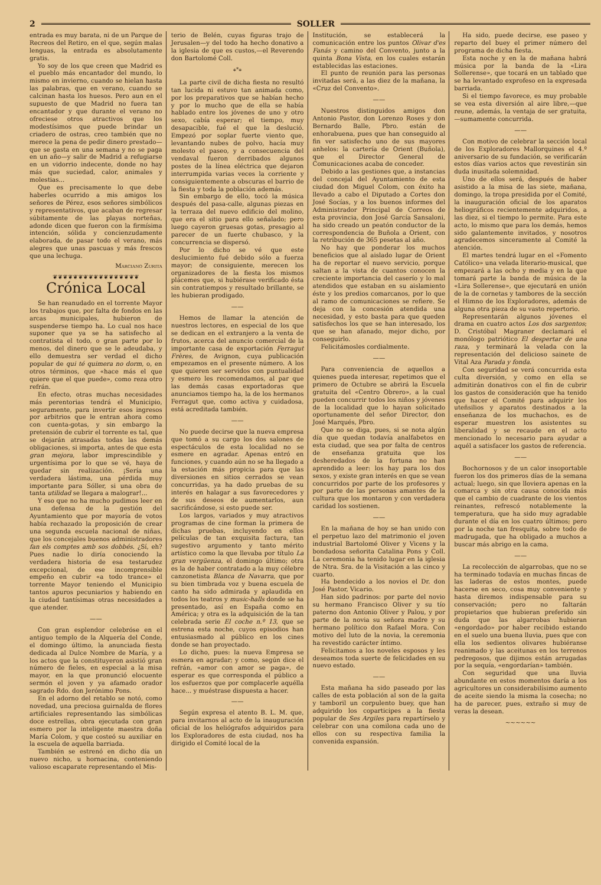2 SOLLER
entrada es muy barata, ni de un Parque de Recreos del Retiro, en el que, según malas lenguas, la entrada es absolutamente gratis.
Yo soy de los que creen que Madrid es el pueblo más encantador del mundo, lo mismo en invierno, cuando se hielan hasta las palabras, que en verano, cuando se calcinan hasta los huesos. Pero aun en el supuesto de que Madrid no fuera tan encantador y que durante el verano no ofreciese otros atractivos que los modestísimos que puede brindar un criadero de ostras, creo también que no merece la pena de pedir dinero prestado—que se gasta en una semana y no se paga en un año—y salir de Madrid a refugiarse en un vidorrio indecente, donde no hay más que suciedad, calor, animales y molestias...
Que es precisamente lo que debe haberles ocurrido a mis amigos los señores de Pérez, esos señores simbólicos y representativos, que acaban de regresar súbitamente de las playas norteñas, adonde dicen que fueron con la firmísima intención, sólida y concienzudamente elaborada, de pasar todo el verano, más alegres que unas pascuas y más frescos que una lechuga.
Marciano Zurita
❦❦❦❦❦❦❦❦❦❦❦❦❦❦❦❦❦
Crónica Local
Se han reanudado en el torrente Mayor los trabajos que, por falta de fondos en las arcas municipales, hubieron de suspenderse tiempo ha. Lo cual nos hace suponer que ya se ha satisfecho al contratista el todo, o gran parte por lo menos, del dinero que se le adeudaba, y ello demuestra ser verdad el dicho popular de qui té quimera no dorm, o, en otros términos, que «hace más el que quiere que el que puede», como reza otro refrán.
En efecto, otras muchas necesidades más perentorias tendrá el Municipio, seguramente, para invertir esos ingresos por arbitrios que le entran ahora como con cuenta-gotas, y sin embargo la pretensión de cubrir el torrente es tal, que se dejarán atrasadas todas las demás obligaciones, si importa, antes de que esta gran mejora, labor imprescindible y urgentísima por lo que se vé, haya de quedar sin realización. ¡Sería una verdadera lástima, una pérdida muy importante para Sóller, si una obra de tanta utilidad se llegara a malograr!...
Y eso que no ha mucho pudimos leer en una defensa de la gestión del Ayuntamiento que por mayoría de votos había rechazado la proposición de crear una segunda escuela nacional de niñas, que los concejales buenos administradores fan els comptes amb sos dobbés. ¿Sí, eh? Pues nadie lo diría conociendo la verdadera historia de esa testarudez excepcional, de ese incomprensible empeño en cubrir «a todo trance» el torrente Mayor teniendo el Municipio tantos apuros pecuniarios y habiendo en la ciudad tantísimas otras necesidades a que atender.
——
Con gran esplendor celebróse en el antiguo templo de la Alquería del Conde, el domingo último, la anunciada fiesta dedicada al Dulce Nombre de María, y a los actos que la constituyeron asistió gran número de fieles, en especial a la misa mayor, en la que pronunció elocuente sermón el joven y ya afamado orador sagrado Rdo. don Jerónimo Pons.
En el adorno del retablo se notó, como novedad, una preciosa guirnalda de flores artificiales representando las simbólicas doce estrellas, obra ejecutada con gran esmero por la inteligente maestra doña María Colom, y que costeó su auxiliar en la escuela de aquella barriada.
También se estrenó en dicho día un nuevo nicho, u hornacina, conteniendo valioso escaparate representando el Mis-
terio de Belén, cuyas figuras trajo de Jerusalen—y del todo ha hecho donativo a la iglesia de que es custos,—el Reverendo don Bartolomé Coll.
*<sup>*</sup>*
La parte civil de dicha fiesta no resultó tan lucida ni estuvo tan animada como, por los preparativos que se habían hecho y por lo mucho que de ella se había hablado entre los jóvenes de uno y otro sexo, cabía esperar; el tiempo, muy desapacible, fué el que la deslució. Empezó por soplar fuerte viento que, levantando nubes de polvo, hacía muy molesto el paseo, y a consecuencia del vendaval fueron derribados algunos postes de la línea eléctrica que dejaron interrumpida varias veces la corriente y consiguientemente a obscuras el barrio de la fiesta y toda la población además.
Sin embargo de ello, tocó la música después del pasa-calle, algunas piezas en la terraza del nuevo edificio del molino, que era el sitio para ello señalado; pero luego cayeron gruesas gotas, presagio al parecer de un fuerte chubasco, y la concurrencia se dispersó.
Por lo dicho se vé que este deslucimiento fué debido sólo a fuerza mayor; de consiguiente, merecen los organizadores de la fiesta los mismos plácemes que, si hubiérase verificado ésta sin contratiempos y resultado brillante, se les hubieran prodigado.
——
Hemos de llamar la atención de nuestros lectores, en especial de los que se dedican en el extranjero a la venta de frutos, acerca del anuncio comercial de la importante casa de exportación Ferragut Frères, de Avignon, cuya publicación empezamos en el presente número. A los que quieren ser servidos con puntualidad y esmero les recomendamos, al par que las demás casas exportadoras que anunciamos tiempo ha, la de los hermanos Ferragut que, como activa y cuidadosa, está acreditada también.
——
No puede decirse que la nueva empresa que tomó a su cargo los dos salones de espectáculos de esta localidad no se esmere en agradar. Apenas entró en funciones, y cuando aún no se ha llegado a la estación más propicia para que las diversiones en sitios cerrados se vean concurridas, ya ha dado pruebas de su interés en halagar a sus favorecedores y de sus deseos de aumentarlos, aun sacrificándose, si esto puede ser.
Los largos, variados y muy atractivos programas de cine forman la primera de dichas pruebas, incluyendo en ellos películas de tan exquisita factura, tan sugestivo argumento y tanto mérito artístico como la que llevaba por título La gran vergüenza, el domingo último; otra es la de haber contratado a la muy célebre canzonetista Blanca de Navarra, que por su bien timbrada voz y buena escuela de canto ha sido admirada y aplaudida en todos los teatros y music-halls donde se ha presentado, así en España como en América; y otra es la adquisición de la tan celebrada serie El coche n.º 13, que se estrena esta noche, cuyos episodios han entusiasmado al público en los cines donde se han proyectado.
Lo dicho, pues: la nueva Empresa se esmera en agradar; y como, según dice el refrán, «amor con amor se paga», de esperar es que corresponda el público a los esfuerzos que por complacerle aquélla hace... y muéstrase dispuesta a hacer.
——
Según expresa el atento B. L. M. que, para invitarnos al acto de la inauguración oficial de los heliógrafos adquiridos para los Exploradores de esta ciudad, nos ha dirigido el Comité local de la
Institución, se establecerá la comunicación entre los puntos Olivar d'es Fanás y camino del Convento, junto a la quinta Bona Vista, en los cuales estarán establecidas las estaciones.
El punto de reunión para las personas invitadas será, a las diez de la mañana, la «Cruz del Convento».
——
Nuestros distinguidos amigos don Antonio Pastor, don Lorenzo Roses y don Bernardo Balle, Pbro. están de enhorabuena, pues que han conseguido al fin ver satisfecho uno de sus mayores anhelos: la cartería de Orient (Buñola), que el Director General de Comunicaciones acaba de conceder.
Debido a las gestiones que, a instancias del concejal del Ayuntamiento de esta ciudad don Miguel Colom, con éxito ha llevado a cabo el Diputado a Cortes don José Socías, y a los buenos informes del Administrador Principal de Correos de esta provincia, don José García Sansaloni, ha sido creado un peatón conductor de la correspondencia de Buñola a Orient, con la retribución de 365 pesetas al año.
No hay que ponderar los muchos beneficios que al aislado lugar de Orient ha de reportar el nuevo servicio, porque saltan a la vista de cuantos conocen la creciente importancia del caserío y lo mal atendidos que estaban en su aislamiento éste y los predios comarcanos, por lo que al ramo de comunicaciones se refiere. Se deja con la concesión atendida una necesidad, y esto basta para que queden satisfechos los que se han interesado, los que se han afanado, mejor dicho, por conseguirlo.
Felicitámosles cordialmente.
——
Para conveniencia de aquellos a quienes pueda interesar, repetimos que el primero de Octubre se abrirá la Escuela gratuita del «Centro Obrero», a la cual pueden concurrir todos los niños y jóvenes de la localidad que lo hayan solicitado oportunamente del señor Director, don José Marqués, Pbro.
Que no se diga, pues, si se nota algún día que quedan todavía analfabetos en esta ciudad, que sea por falta de centros de enseñanza gratuita que los desheredados de la fortuna no han aprendido a leer: los hay para los dos sexos, y existe gran interés en que se vean concurridos por parte de los profesores y por parte de las personas amantes de la cultura que los montaron y con verdadera caridad los sostienen.
——
En la mañana de hoy se han unido con el perpetuo lazo del matrimonio el joven industrial Bartolomé Oliver y Vicens y la bondadosa señorita Catalina Pons y Coll. La ceremonia ha tenido lugar en la iglesia de Ntra. Sra. de la Visitación a las cinco y cuarto.
Ha bendecido a los novios el Dr. don José Pastor, Vicario.
Han sido padrinos: por parte del novio su hermano Francisco Oliver y su tío paterno don Antonio Oliver y Palou, y por parte de la novia su señora madre y su hermano político don Rafael Mora. Con motivo del luto de la novia, la ceremonia ha revestido carácter íntimo.
Felicitamos a los noveles esposos y les deseamos toda suerte de felicidades en su nuevo estado.
——
Esta mañana ha sido paseado por las calles de esta población al son de la gaita y tamboril un corpulento buey, que han adquirido los coparticipes a la fiesta popular de Ses Argiles para repartírselo y celebrar con una comilona cada uno de ellos con su respectiva familia la convenida expansión.
Ha sido, puede decirse, ese paseo y reparto del buey el primer número del programa de dicha fiesta.
Esta noche y en la de mañana habrá música por la banda de la «Lira Sollerense», que tocará en un tablado que se ha levantado exprofeso en la expresada barriada.
Si el tiempo favorece, es muy probable se vea esta diversión al aire libre,—que reune, además, la ventaja de ser gratuita,—sumamente concurrida.
——
Con motivo de celebrar la sección local de los Exploradores Mallorquines el 4.º aniversario de su fundación, se verificarán estos días varios actos que revestirán sin duda inusitada solemnidad.
Uno de ellos será, después de haber asistido a la misa de las siete, mañana, domingo, la tropa presidida por el Comité, la inauguración oficial de los aparatos heliográficos recientemente adquiridos, a las diez, si el tiempo lo permite. Para este acto, lo mismo que para los demás, hemos sido galantemente invitados, y nosotros agradecemos sinceramente al Comité la atención.
El martes tendrá lugar en el «Fomento Católico» una velada literario-musical, que empezará a las ocho y media y en la que tomará parte la banda de música de la «Lira Sollerense», que ejecutará en unión de la de cornetas y tambores de la sección el Himno de los Exploradores, además de alguna otra pieza de su vasto repertorio.
Representarán algunos jóvenes el drama en cuatro actos Los dos sargentos; D. Cristóbal Magraner declamará el monólogo patriótico El despertar de una raza, y terminará la velada con la representación del delicioso sainete de Vital Aza Parada y fonda.
Con seguridad se verá concurrida esta culta diversión, y como en ella se admitirán donativos con el fin de cubrir los gastos de consideración que ha tenido que hacer el Comité para adquirir los uteñsilios y aparatos destinados a la enseñanza de los muchachos, es de esperar muestren los asistentes su liberalidad y se recaude en el acto mencionado lo necesario para ayudar a aquél a satisfacer los gastos de referencia.
——
Bochornosos y de un calor insoportable fueron los dos primeros días de la semana actual; luego, sin que lloviera apenas en la comarca y sin otra causa conocida más que el cambio de cuadrante de los vientos reinantes, refrescó notablemente la temperatura, que ha sido muy agradable durante el día en los cuatro últimos; pero por la noche tan fresquita, sobre todo de madrugada, que ha obligado a muchos a buscar más abrigo en la cama.
——
La recolección de algarrobas, que no se ha terminado todavía en muchas fincas de las laderas de estos montes, puede hacerse en seco, cosa muy conveniente y hasta diremos indispensable para su conservación; pero no faltarán propietarios que hubieran preferido sin duda que las algarrobas hubieran «engordado» por haber recibido estando en el suelo una buena lluvia, pues que con ella los sedientos olivares hubiéranse reanimado y las aceitunas en los terrenos pedregosos, que dijimos están arrugadas por la sequía, «engordarían» también.
Con seguridad que una lluvia abundante en estos momentos daría a los agricultores un considerabilísimo aumento de aceite siendo la misma la cosecha; no ha de parecer, pues, extraño si muy de veras la desean.
~~~~~~